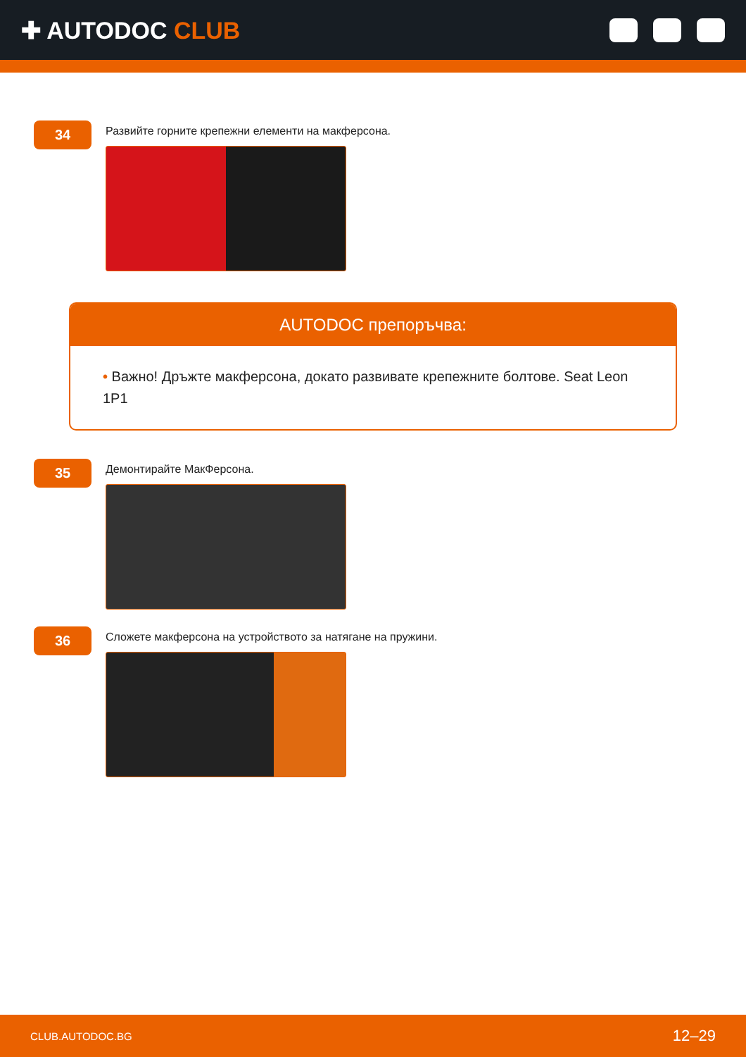✚ AUTODOC CLUB
34
Развийте горните крепежни елементи на макферсона.
AUTODOC препоръчва:
• Важно! Дръжте макферсона, докато развивате крепежните болтове. Seat Leon 1P1
35
Демонтирайте МакФерсона.
36
Сложете макферсона на устройството за натягане на пружини.
CLUB.AUTODOC.BG 12–29